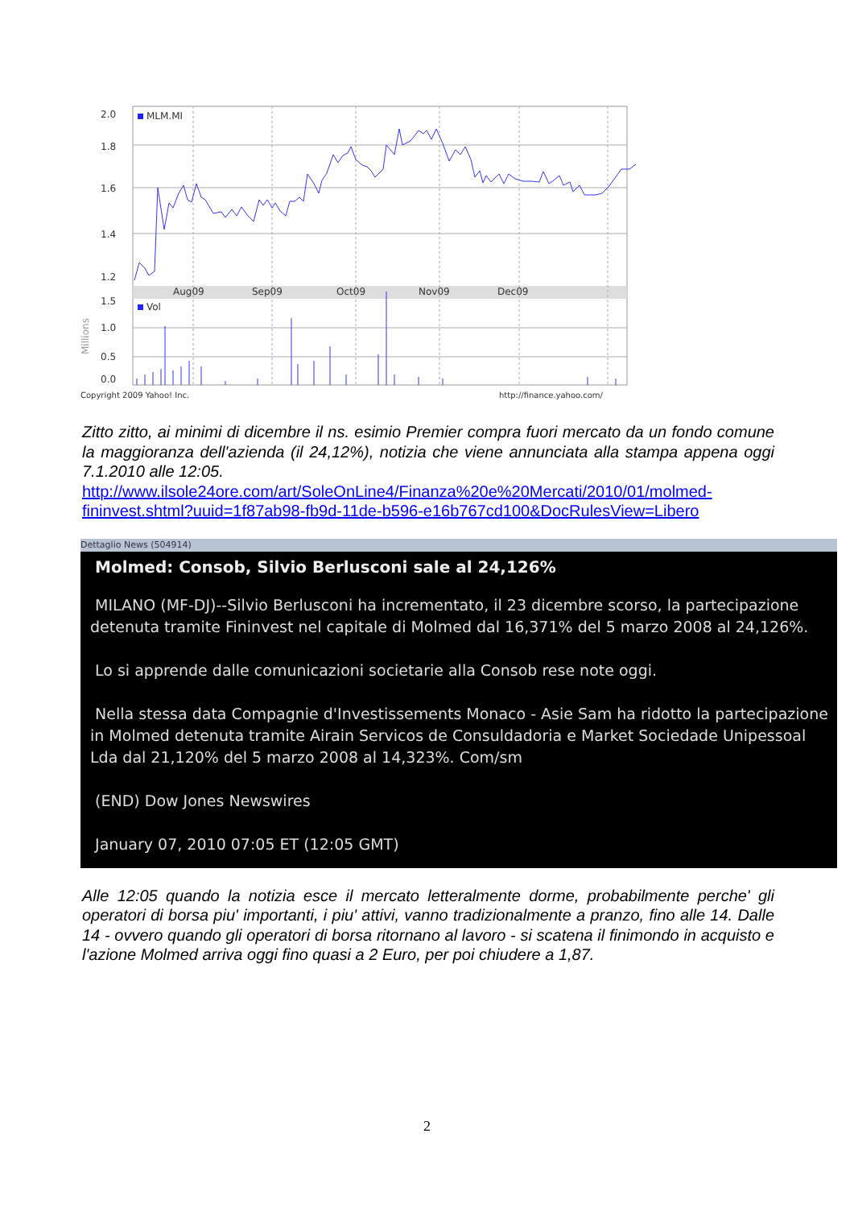2.0
1.8
1.6
1.4
1.2
1.5
1.0
0.5
0.0
MLM.MI
Vol
Aug09
Sep09
Oct09
Nov09
Dec09
Millions
Copyright 2009 Yahoo! Inc.
http://finance.yahoo.com/
Zitto zitto, ai minimi di dicembre il ns. esimio Premier compra fuori mercato da un fondo comune la maggioranza dell'azienda (il 24,12%), notizia che viene annunciata alla stampa appena oggi 7.1.2010 alle 12:05.
http://www.ilsole24ore.com/art/SoleOnLine4/Finanza%20e%20Mercati/2010/01/molmed-fininvest.shtml?uuid=1f87ab98-fb9d-11de-b596-e16b767cd100&DocRulesView=Libero
Dettaglio News (504914)
Molmed: Consob, Silvio Berlusconi sale al 24,126%
MILANO (MF-DJ)--Silvio Berlusconi ha incrementato, il 23 dicembre scorso, la partecipazione detenuta tramite Fininvest nel capitale di Molmed dal 16,371% del 5 marzo 2008 al 24,126%.
Lo si apprende dalle comunicazioni societarie alla Consob rese note oggi.
Nella stessa data Compagnie d'Investissements Monaco - Asie Sam ha ridotto la partecipazione in Molmed detenuta tramite Airain Servicos de Consuldadoria e Market Sociedade Unipessoal Lda dal 21,120% del 5 marzo 2008 al 14,323%. Com/sm
(END) Dow Jones Newswires
January 07, 2010 07:05 ET (12:05 GMT)
Alle 12:05 quando la notizia esce il mercato letteralmente dorme, probabilmente perche' gli operatori di borsa piu' importanti, i piu' attivi, vanno tradizionalmente a pranzo, fino alle 14. Dalle 14 - ovvero quando gli operatori di borsa ritornano al lavoro - si scatena il finimondo in acquisto e l'azione Molmed arriva oggi fino quasi a 2 Euro, per poi chiudere a 1,87.
2